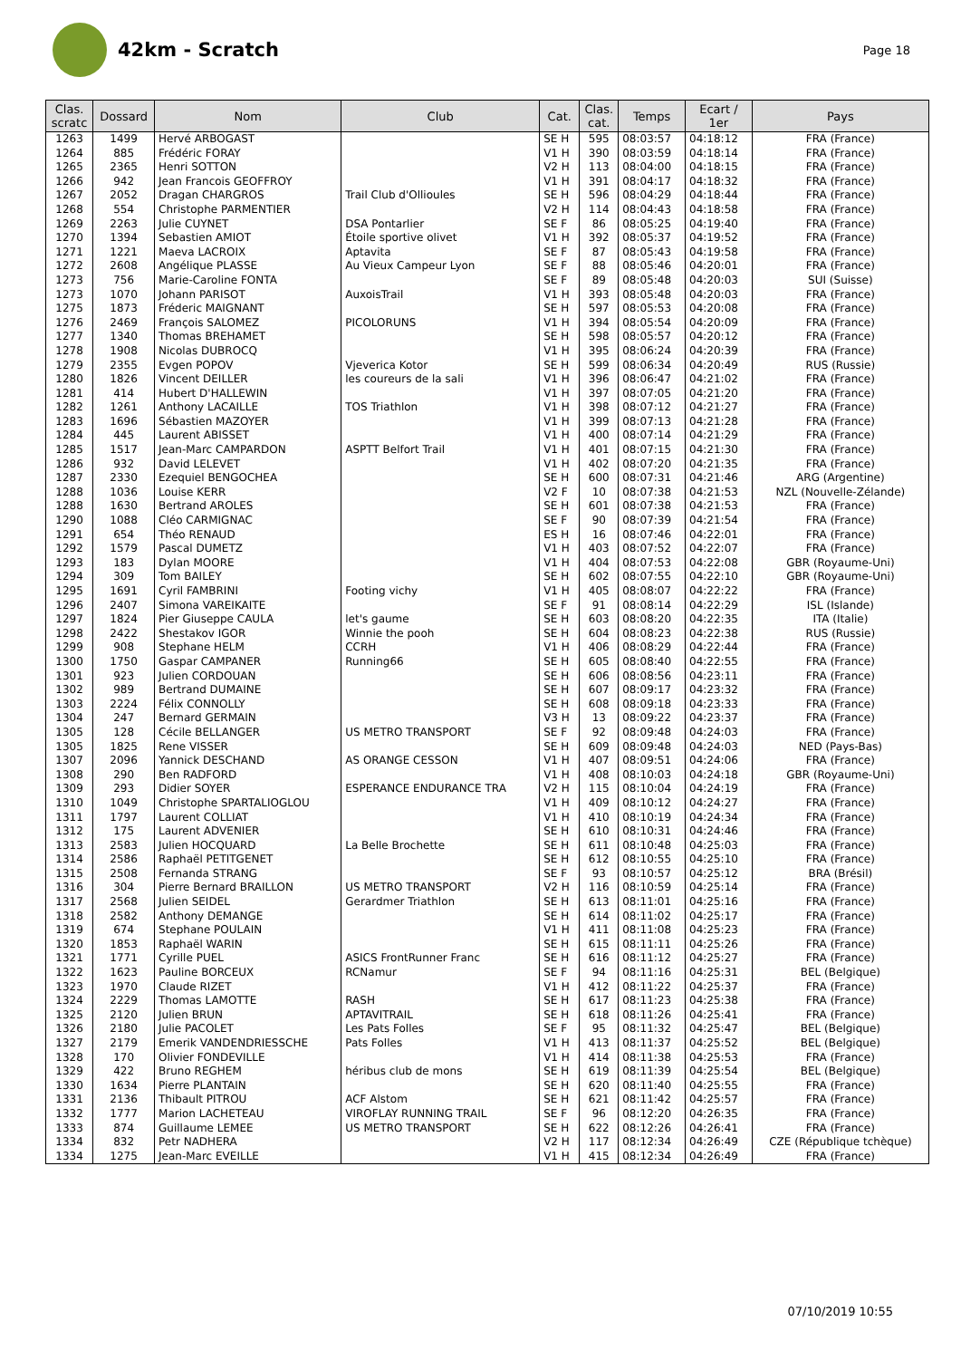42km - Scratch
Page 18
| Clas. scratc | Dossard | Nom | Club | Cat. | Clas. cat. | Temps | Ecart / 1er | Pays |
| --- | --- | --- | --- | --- | --- | --- | --- | --- |
| 1263 | 1499 | Hervé ARBOGAST | | SE H | 595 | 08:03:57 | 04:18:12 | FRA (France) |
| 1264 | 885 | Frédéric FORAY | | V1 H | 390 | 08:03:59 | 04:18:14 | FRA (France) |
| 1265 | 2365 | Henri SOTTON | | V2 H | 113 | 08:04:00 | 04:18:15 | FRA (France) |
| 1266 | 942 | Jean Francois GEOFFROY | | V1 H | 391 | 08:04:17 | 04:18:32 | FRA (France) |
| 1267 | 2052 | Dragan CHARGROS | Trail Club d'Ollioules | SE H | 596 | 08:04:29 | 04:18:44 | FRA (France) |
| 1268 | 554 | Christophe PARMENTIER | | V2 H | 114 | 08:04:43 | 04:18:58 | FRA (France) |
| 1269 | 2263 | Julie CUYNET | DSA Pontarlier | SE F | 86 | 08:05:25 | 04:19:40 | FRA (France) |
| 1270 | 1394 | Sebastien AMIOT | Étoile sportive olivet | V1 H | 392 | 08:05:37 | 04:19:52 | FRA (France) |
| 1271 | 1221 | Maeva LACROIX | Aptavita | SE F | 87 | 08:05:43 | 04:19:58 | FRA (France) |
| 1272 | 2608 | Angélique PLASSE | Au Vieux Campeur Lyon | SE F | 88 | 08:05:46 | 04:20:01 | FRA (France) |
| 1273 | 756 | Marie-Caroline FONTA | | SE F | 89 | 08:05:48 | 04:20:03 | SUI (Suisse) |
| 1273 | 1070 | Johann PARISOT | AuxoisTrail | V1 H | 393 | 08:05:48 | 04:20:03 | FRA (France) |
| 1275 | 1873 | Fréderic MAIGNANT | | SE H | 597 | 08:05:53 | 04:20:08 | FRA (France) |
| 1276 | 2469 | François SALOMEZ | PICOLORUNS | V1 H | 394 | 08:05:54 | 04:20:09 | FRA (France) |
| 1277 | 1340 | Thomas BREHAMET | | SE H | 598 | 08:05:57 | 04:20:12 | FRA (France) |
| 1278 | 1908 | Nicolas DUBROCQ | | V1 H | 395 | 08:06:24 | 04:20:39 | FRA (France) |
| 1279 | 2355 | Evgen POPOV | Vjeverica Kotor | SE H | 599 | 08:06:34 | 04:20:49 | RUS (Russie) |
| 1280 | 1826 | Vincent DEILLER | les coureurs de la sali | V1 H | 396 | 08:06:47 | 04:21:02 | FRA (France) |
| 1281 | 414 | Hubert D'HALLEWIN | | V1 H | 397 | 08:07:05 | 04:21:20 | FRA (France) |
| 1282 | 1261 | Anthony LACAILLE | TOS Triathlon | V1 H | 398 | 08:07:12 | 04:21:27 | FRA (France) |
| 1283 | 1696 | Sébastien MAZOYER | | V1 H | 399 | 08:07:13 | 04:21:28 | FRA (France) |
| 1284 | 445 | Laurent ABISSET | | V1 H | 400 | 08:07:14 | 04:21:29 | FRA (France) |
| 1285 | 1517 | Jean-Marc CAMPARDON | ASPTT Belfort Trail | V1 H | 401 | 08:07:15 | 04:21:30 | FRA (France) |
| 1286 | 932 | David LELEVET | | V1 H | 402 | 08:07:20 | 04:21:35 | FRA (France) |
| 1287 | 2330 | Ezequiel BENGOCHEA | | SE H | 600 | 08:07:31 | 04:21:46 | ARG (Argentine) |
| 1288 | 1036 | Louise KERR | | V2 F | 10 | 08:07:38 | 04:21:53 | NZL (Nouvelle-Zélande) |
| 1288 | 1630 | Bertrand AROLES | | SE H | 601 | 08:07:38 | 04:21:53 | FRA (France) |
| 1290 | 1088 | Cléo CARMIGNAC | | SE F | 90 | 08:07:39 | 04:21:54 | FRA (France) |
| 1291 | 654 | Théo RENAUD | | ES H | 16 | 08:07:46 | 04:22:01 | FRA (France) |
| 1292 | 1579 | Pascal DUMETZ | | V1 H | 403 | 08:07:52 | 04:22:07 | FRA (France) |
| 1293 | 183 | Dylan MOORE | | V1 H | 404 | 08:07:53 | 04:22:08 | GBR (Royaume-Uni) |
| 1294 | 309 | Tom BAILEY | | SE H | 602 | 08:07:55 | 04:22:10 | GBR (Royaume-Uni) |
| 1295 | 1691 | Cyril FAMBRINI | Footing vichy | V1 H | 405 | 08:08:07 | 04:22:22 | FRA (France) |
| 1296 | 2407 | Simona VAREIKAITE | | SE F | 91 | 08:08:14 | 04:22:29 | ISL (Islande) |
| 1297 | 1824 | Pier Giuseppe CAULA | let's gaume | SE H | 603 | 08:08:20 | 04:22:35 | ITA (Italie) |
| 1298 | 2422 | Shestakov IGOR | Winnie the pooh | SE H | 604 | 08:08:23 | 04:22:38 | RUS (Russie) |
| 1299 | 908 | Stephane HELM | CCRH | V1 H | 406 | 08:08:29 | 04:22:44 | FRA (France) |
| 1300 | 1750 | Gaspar CAMPANER | Running66 | SE H | 605 | 08:08:40 | 04:22:55 | FRA (France) |
| 1301 | 923 | Julien CORDOUAN | | SE H | 606 | 08:08:56 | 04:23:11 | FRA (France) |
| 1302 | 989 | Bertrand DUMAINE | | SE H | 607 | 08:09:17 | 04:23:32 | FRA (France) |
| 1303 | 2224 | Félix CONNOLLY | | SE H | 608 | 08:09:18 | 04:23:33 | FRA (France) |
| 1304 | 247 | Bernard GERMAIN | | V3 H | 13 | 08:09:22 | 04:23:37 | FRA (France) |
| 1305 | 128 | Cécile BELLANGER | US METRO TRANSPORT | SE F | 92 | 08:09:48 | 04:24:03 | FRA (France) |
| 1305 | 1825 | Rene VISSER | | SE H | 609 | 08:09:48 | 04:24:03 | NED (Pays-Bas) |
| 1307 | 2096 | Yannick DESCHAND | AS ORANGE CESSON | V1 H | 407 | 08:09:51 | 04:24:06 | FRA (France) |
| 1308 | 290 | Ben RADFORD | | V1 H | 408 | 08:10:03 | 04:24:18 | GBR (Royaume-Uni) |
| 1309 | 293 | Didier SOYER | ESPERANCE ENDURANCE TRA | V2 H | 115 | 08:10:04 | 04:24:19 | FRA (France) |
| 1310 | 1049 | Christophe SPARTALIOGLOU | | V1 H | 409 | 08:10:12 | 04:24:27 | FRA (France) |
| 1311 | 1797 | Laurent COLLIAT | | V1 H | 410 | 08:10:19 | 04:24:34 | FRA (France) |
| 1312 | 175 | Laurent ADVENIER | | SE H | 610 | 08:10:31 | 04:24:46 | FRA (France) |
| 1313 | 2583 | Julien HOCQUARD | La Belle Brochette | SE H | 611 | 08:10:48 | 04:25:03 | FRA (France) |
| 1314 | 2586 | Raphaël PETITGENET | | SE H | 612 | 08:10:55 | 04:25:10 | FRA (France) |
| 1315 | 2508 | Fernanda STRANG | | SE F | 93 | 08:10:57 | 04:25:12 | BRA (Brésil) |
| 1316 | 304 | Pierre Bernard BRAILLON | US METRO TRANSPORT | V2 H | 116 | 08:10:59 | 04:25:14 | FRA (France) |
| 1317 | 2568 | Julien SEIDEL | Gerardmer Triathlon | SE H | 613 | 08:11:01 | 04:25:16 | FRA (France) |
| 1318 | 2582 | Anthony DEMANGE | | SE H | 614 | 08:11:02 | 04:25:17 | FRA (France) |
| 1319 | 674 | Stephane POULAIN | | V1 H | 411 | 08:11:08 | 04:25:23 | FRA (France) |
| 1320 | 1853 | Raphaël WARIN | | SE H | 615 | 08:11:11 | 04:25:26 | FRA (France) |
| 1321 | 1771 | Cyrille PUEL | ASICS FrontRunner Franc | SE H | 616 | 08:11:12 | 04:25:27 | FRA (France) |
| 1322 | 1623 | Pauline BORCEUX | RCNamur | SE F | 94 | 08:11:16 | 04:25:31 | BEL (Belgique) |
| 1323 | 1970 | Claude RIZET | | V1 H | 412 | 08:11:22 | 04:25:37 | FRA (France) |
| 1324 | 2229 | Thomas LAMOTTE | RASH | SE H | 617 | 08:11:23 | 04:25:38 | FRA (France) |
| 1325 | 2120 | Julien BRUN | APTAVITRAIL | SE H | 618 | 08:11:26 | 04:25:41 | FRA (France) |
| 1326 | 2180 | Julie PACOLET | Les Pats Folles | SE F | 95 | 08:11:32 | 04:25:47 | BEL (Belgique) |
| 1327 | 2179 | Emerik VANDENDRIESSCHE | Pats Folles | V1 H | 413 | 08:11:37 | 04:25:52 | BEL (Belgique) |
| 1328 | 170 | Olivier FONDEVILLE | | V1 H | 414 | 08:11:38 | 04:25:53 | FRA (France) |
| 1329 | 422 | Bruno REGHEM | héribus club de mons | SE H | 619 | 08:11:39 | 04:25:54 | BEL (Belgique) |
| 1330 | 1634 | Pierre PLANTAIN | | SE H | 620 | 08:11:40 | 04:25:55 | FRA (France) |
| 1331 | 2136 | Thibault PITROU | ACF Alstom | SE H | 621 | 08:11:42 | 04:25:57 | FRA (France) |
| 1332 | 1777 | Marion LACHETEAU | VIROFLAY RUNNING TRAIL | SE F | 96 | 08:12:20 | 04:26:35 | FRA (France) |
| 1333 | 874 | Guillaume LEMEE | US METRO TRANSPORT | SE H | 622 | 08:12:26 | 04:26:41 | FRA (France) |
| 1334 | 832 | Petr NADHERA | | V2 H | 117 | 08:12:34 | 04:26:49 | CZE (République tchèque) |
| 1334 | 1275 | Jean-Marc EVEILLE | | V1 H | 415 | 08:12:34 | 04:26:49 | FRA (France) |
07/10/2019 10:55